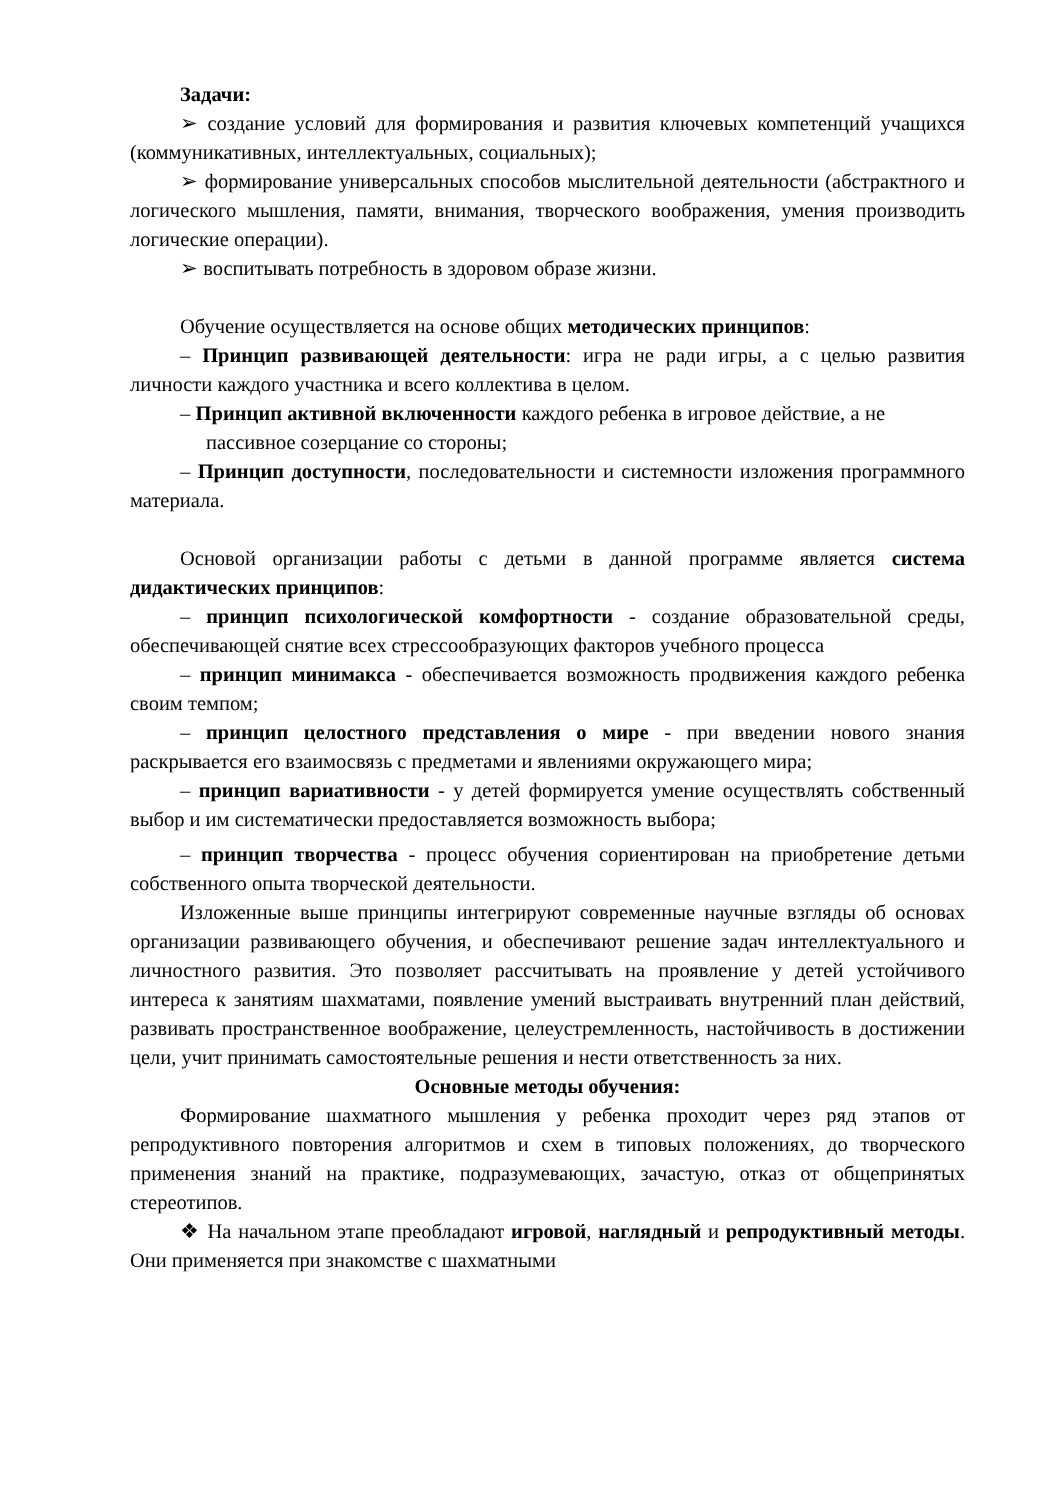Задачи:
➢ создание условий для формирования и развития ключевых компетенций учащихся (коммуникативных, интеллектуальных, социальных);
➢ формирование универсальных способов мыслительной деятельности (абстрактного и логического мышления, памяти, внимания, творческого воображения, умения производить логические операции).
➢ воспитывать потребность в здоровом образе жизни.
Обучение осуществляется на основе общих методических принципов:
– Принцип развивающей деятельности: игра не ради игры, а с целью развития личности каждого участника и всего коллектива в целом.
– Принцип активной включенности каждого ребенка в игровое действие, а не пассивное созерцание со стороны;
– Принцип доступности, последовательности и системности изложения программного материала.
Основой организации работы с детьми в данной программе является система дидактических принципов:
– принцип психологической комфортности - создание образовательной среды, обеспечивающей снятие всех стрессообразующих факторов учебного процесса
– принцип минимакса - обеспечивается возможность продвижения каждого ребенка своим темпом;
– принцип целостного представления о мире - при введении нового знания раскрывается его взаимосвязь с предметами и явлениями окружающего мира;
– принцип вариативности - у детей формируется умение осуществлять собственный выбор и им систематически предоставляется возможность выбора;
– принцип творчества - процесс обучения сориентирован на приобретение детьми собственного опыта творческой деятельности.
Изложенные выше принципы интегрируют современные научные взгляды об основах организации развивающего обучения, и обеспечивают решение задач интеллектуального и личностного развития. Это позволяет рассчитывать на проявление у детей устойчивого интереса к занятиям шахматами, появление умений выстраивать внутренний план действий, развивать пространственное воображение, целеустремленность, настойчивость в достижении цели, учит принимать самостоятельные решения и нести ответственность за них.
Основные методы обучения:
Формирование шахматного мышления у ребенка проходит через ряд этапов от репродуктивного повторения алгоритмов и схем в типовых положениях, до творческого применения знаний на практике, подразумевающих, зачастую, отказ от общепринятых стереотипов.
❖ На начальном этапе преобладают игровой, наглядный и репродуктивный методы. Они применяется при знакомстве с шахматными